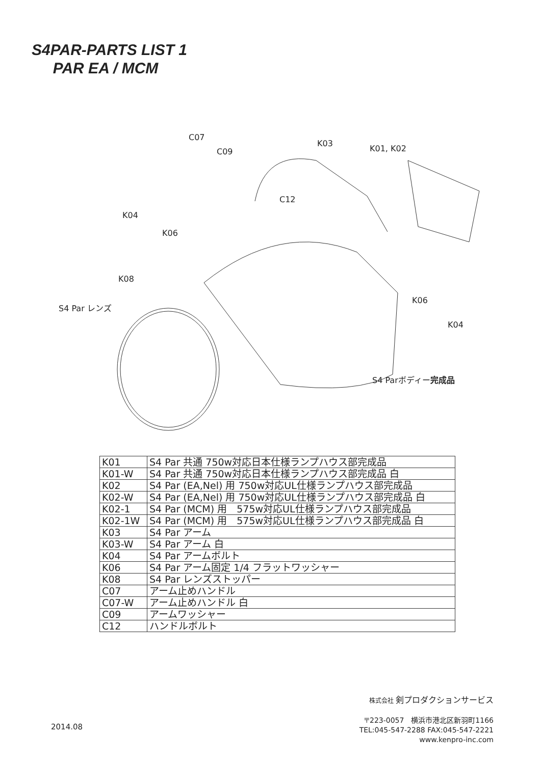S4PAR-PARTS LIST 1
PAR EA / MCM
C07
C09
K03
K01, K02
C12
K04
K06
K08
S4 Par レンズ
K06
K04
S4 Parボディー完成品
| K01 | S4 Par 共通 750w対応日本仕様ランプハウス部完成品 |
| K01-W | S4 Par 共通 750w対応日本仕様ランプハウス部完成品 白 |
| K02 | S4 Par (EA,Nel) 用 750w対応UL仕様ランプハウス部完成品 |
| K02-W | S4 Par (EA,Nel) 用 750w対応UL仕様ランプハウス部完成品 白 |
| K02-1 | S4 Par (MCM) 用 575w対応UL仕様ランプハウス部完成品 |
| K02-1W | S4 Par (MCM) 用 575w対応UL仕様ランプハウス部完成品 白 |
| K03 | S4 Par アーム |
| K03-W | S4 Par アーム 白 |
| K04 | S4 Par アームボルト |
| K06 | S4 Par アーム固定 1/4 フラットワッシャー |
| K08 | S4 Par レンズストッパー |
| C07 | アーム止めハンドル |
| C07-W | アーム止めハンドル 白 |
| C09 | アームワッシャー |
| C12 | ハンドルボルト |
株式会社 剣プロダクションサービス
〒223-0057　横浜市港北区新羽町1166
TEL:045-547-2288 FAX:045-547-2221
www.kenpro-inc.com
2014.08